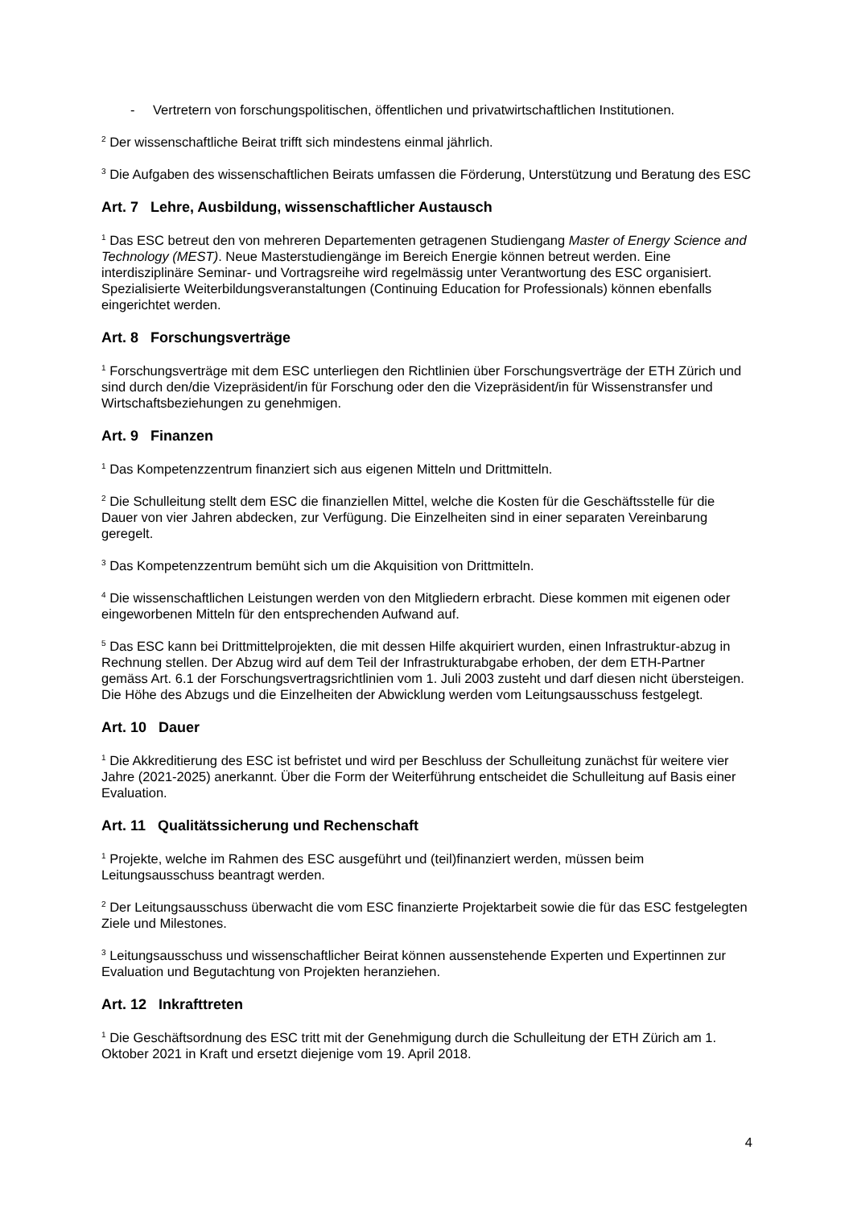- Vertretern von forschungspolitischen, öffentlichen und privatwirtschaftlichen Institutionen.
<sup>2</sup> Der wissenschaftliche Beirat trifft sich mindestens einmal jährlich.
<sup>3</sup> Die Aufgaben des wissenschaftlichen Beirats umfassen die Förderung, Unterstützung und Beratung des ESC
Art. 7 Lehre, Ausbildung, wissenschaftlicher Austausch
<sup>1</sup> Das ESC betreut den von mehreren Departementen getragenen Studiengang Master of Energy Science and Technology (MEST). Neue Masterstudiengänge im Bereich Energie können betreut werden. Eine interdisziplinäre Seminar- und Vortragsreihe wird regelmässig unter Verantwortung des ESC organisiert. Spezialisierte Weiterbildungsveranstaltungen (Continuing Education for Professionals) können ebenfalls eingerichtet werden.
Art. 8 Forschungsverträge
<sup>1</sup> Forschungsverträge mit dem ESC unterliegen den Richtlinien über Forschungsverträge der ETH Zürich und sind durch den/die Vizepräsident/in für Forschung oder den die Vizepräsident/in für Wissenstransfer und Wirtschaftsbeziehungen zu genehmigen.
Art. 9 Finanzen
<sup>1</sup> Das Kompetenzzentrum finanziert sich aus eigenen Mitteln und Drittmitteln.
<sup>2</sup> Die Schulleitung stellt dem ESC die finanziellen Mittel, welche die Kosten für die Geschäftsstelle für die Dauer von vier Jahren abdecken, zur Verfügung. Die Einzelheiten sind in einer separaten Vereinbarung geregelt.
<sup>3</sup> Das Kompetenzzentrum bemüht sich um die Akquisition von Drittmitteln.
<sup>4</sup> Die wissenschaftlichen Leistungen werden von den Mitgliedern erbracht. Diese kommen mit eigenen oder eingeworbenen Mitteln für den entsprechenden Aufwand auf.
<sup>5</sup> Das ESC kann bei Drittmittelprojekten, die mit dessen Hilfe akquiriert wurden, einen Infrastruktur-abzug in Rechnung stellen. Der Abzug wird auf dem Teil der Infrastrukturabgabe erhoben, der dem ETH-Partner gemäss Art. 6.1 der Forschungsvertragsrichtlinien vom 1. Juli 2003 zusteht und darf diesen nicht übersteigen. Die Höhe des Abzugs und die Einzelheiten der Abwicklung werden vom Leitungsausschuss festgelegt.
Art. 10 Dauer
<sup>1</sup> Die Akkreditierung des ESC ist befristet und wird per Beschluss der Schulleitung zunächst für weitere vier Jahre (2021-2025) anerkannt. Über die Form der Weiterführung entscheidet die Schulleitung auf Basis einer Evaluation.
Art. 11 Qualitätssicherung und Rechenschaft
<sup>1</sup> Projekte, welche im Rahmen des ESC ausgeführt und (teil)finanziert werden, müssen beim Leitungsausschuss beantragt werden.
<sup>2</sup> Der Leitungsausschuss überwacht die vom ESC finanzierte Projektarbeit sowie die für das ESC festgelegten Ziele und Milestones.
<sup>3</sup> Leitungsausschuss und wissenschaftlicher Beirat können aussenstehende Experten und Expertinnen zur Evaluation und Begutachtung von Projekten heranziehen.
Art. 12 Inkrafttreten
<sup>1</sup> Die Geschäftsordnung des ESC tritt mit der Genehmigung durch die Schulleitung der ETH Zürich am 1. Oktober 2021 in Kraft und ersetzt diejenige vom 19. April 2018.
4